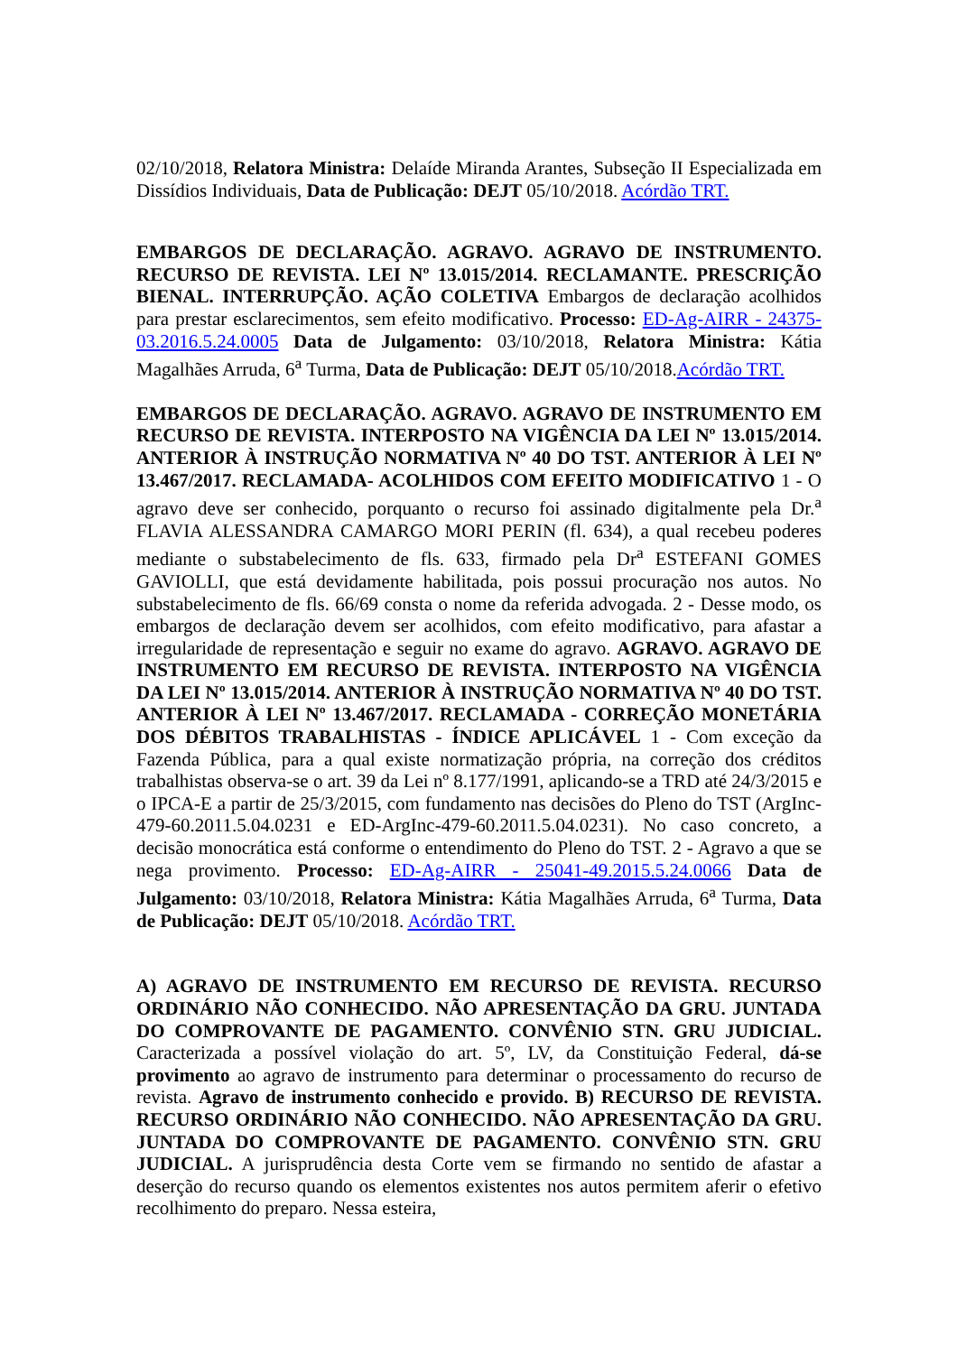02/10/2018, Relatora Ministra: Delaíde Miranda Arantes, Subseção II Especializada em Dissídios Individuais, Data de Publicação: DEJT 05/10/2018. Acórdão TRT.
EMBARGOS DE DECLARAÇÃO. AGRAVO. AGRAVO DE INSTRUMENTO. RECURSO DE REVISTA. LEI Nº 13.015/2014. RECLAMANTE. PRESCRIÇÃO BIENAL. INTERRUPÇÃO. AÇÃO COLETIVA Embargos de declaração acolhidos para prestar esclarecimentos, sem efeito modificativo. Processo: ED-Ag-AIRR - 24375-03.2016.5.24.0005 Data de Julgamento: 03/10/2018, Relatora Ministra: Kátia Magalhães Arruda, 6<sup>a</sup> Turma, Data de Publicação: DEJT 05/10/2018.Acórdão TRT.
EMBARGOS DE DECLARAÇÃO. AGRAVO. AGRAVO DE INSTRUMENTO EM RECURSO DE REVISTA. INTERPOSTO NA VIGÊNCIA DA LEI Nº 13.015/2014. ANTERIOR À INSTRUÇÃO NORMATIVA Nº 40 DO TST. ANTERIOR À LEI Nº 13.467/2017. RECLAMADA- ACOLHIDOS COM EFEITO MODIFICATIVO 1 - O agravo deve ser conhecido, porquanto o recurso foi assinado digitalmente pela Dr.<sup>a</sup> FLAVIA ALESSANDRA CAMARGO MORI PERIN (fl. 634), a qual recebeu poderes mediante o substabelecimento de fls. 633, firmado pela Dr<sup>a</sup> ESTEFANI GOMES GAVIOLLI, que está devidamente habilitada, pois possui procuração nos autos. No substabelecimento de fls. 66/69 consta o nome da referida advogada. 2 - Desse modo, os embargos de declaração devem ser acolhidos, com efeito modificativo, para afastar a irregularidade de representação e seguir no exame do agravo. AGRAVO. AGRAVO DE INSTRUMENTO EM RECURSO DE REVISTA. INTERPOSTO NA VIGÊNCIA DA LEI Nº 13.015/2014. ANTERIOR À INSTRUÇÃO NORMATIVA Nº 40 DO TST. ANTERIOR À LEI Nº 13.467/2017. RECLAMADA - CORREÇÃO MONETÁRIA DOS DÉBITOS TRABALHISTAS - ÍNDICE APLICÁVEL 1 - Com exceção da Fazenda Pública, para a qual existe normatização própria, na correção dos créditos trabalhistas observa-se o art. 39 da Lei nº 8.177/1991, aplicando-se a TRD até 24/3/2015 e o IPCA-E a partir de 25/3/2015, com fundamento nas decisões do Pleno do TST (ArgInc-479-60.2011.5.04.0231 e ED-ArgInc-479-60.2011.5.04.0231). No caso concreto, a decisão monocrática está conforme o entendimento do Pleno do TST. 2 - Agravo a que se nega provimento. Processo: ED-Ag-AIRR - 25041-49.2015.5.24.0066 Data de Julgamento: 03/10/2018, Relatora Ministra: Kátia Magalhães Arruda, 6<sup>a</sup> Turma, Data de Publicação: DEJT 05/10/2018. Acórdão TRT.
A) AGRAVO DE INSTRUMENTO EM RECURSO DE REVISTA. RECURSO ORDINÁRIO NÃO CONHECIDO. NÃO APRESENTAÇÃO DA GRU. JUNTADA DO COMPROVANTE DE PAGAMENTO. CONVÊNIO STN. GRU JUDICIAL. Caracterizada a possível violação do art. 5º, LV, da Constituição Federal, dá-se provimento ao agravo de instrumento para determinar o processamento do recurso de revista. Agravo de instrumento conhecido e provido. B) RECURSO DE REVISTA. RECURSO ORDINÁRIO NÃO CONHECIDO. NÃO APRESENTAÇÃO DA GRU. JUNTADA DO COMPROVANTE DE PAGAMENTO. CONVÊNIO STN. GRU JUDICIAL. A jurisprudência desta Corte vem se firmando no sentido de afastar a deserção do recurso quando os elementos existentes nos autos permitem aferir o efetivo recolhimento do preparo. Nessa esteira,